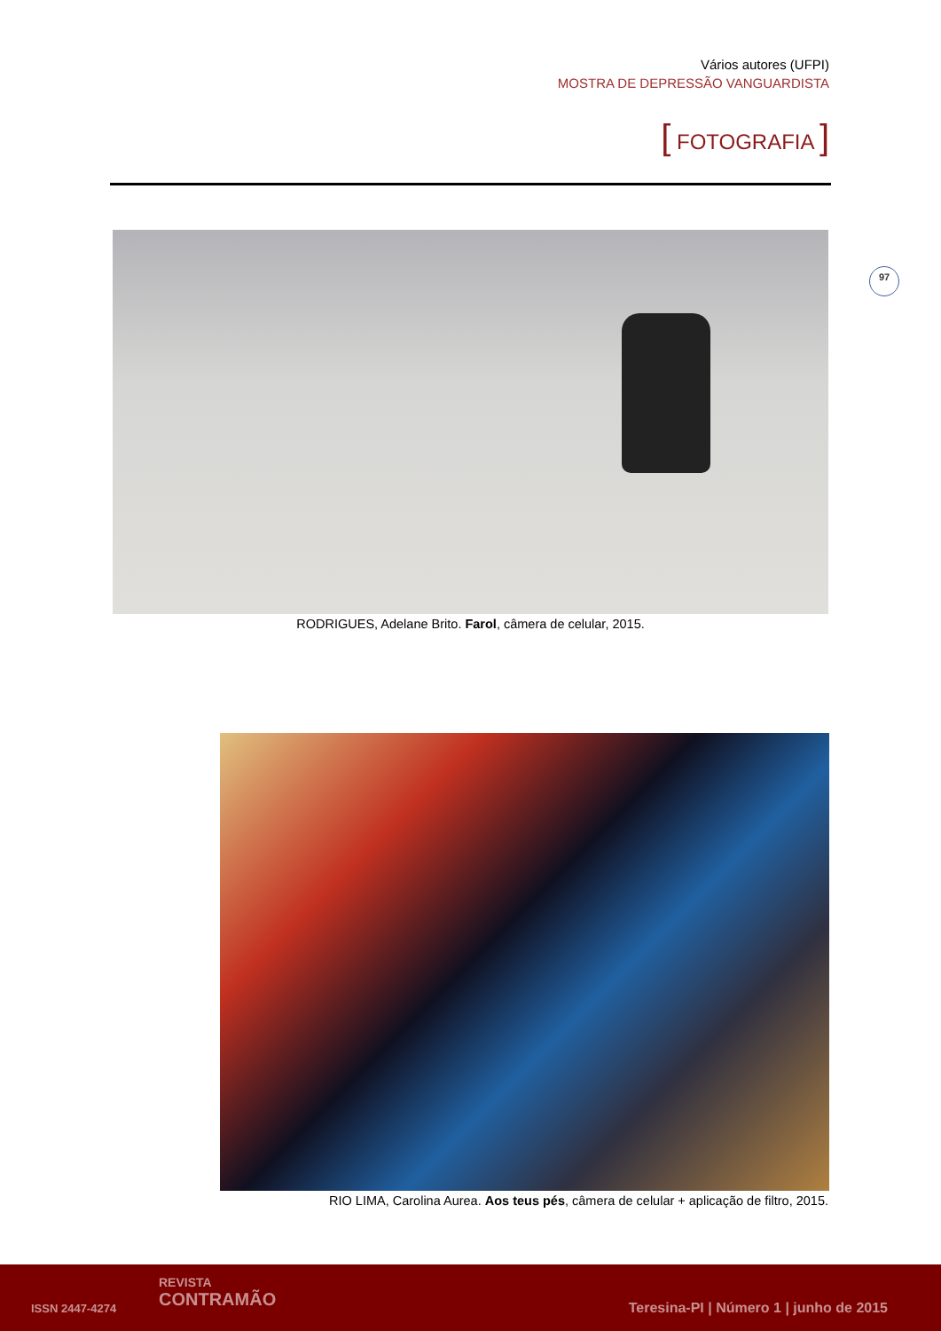Vários autores (UFPI)
MOSTRA DE DEPRESSÃO VANGUARDISTA
[ FOTOGRAFIA ]
97
RODRIGUES, Adelane Brito. Farol, câmera de celular, 2015.
RIO LIMA, Carolina Aurea. Aos teus pés, câmera de celular + aplicação de filtro, 2015.
ISSN 2447-4274
REVISTA
CONTRAMÃO
Teresina-PI | Número 1 | junho de 2015